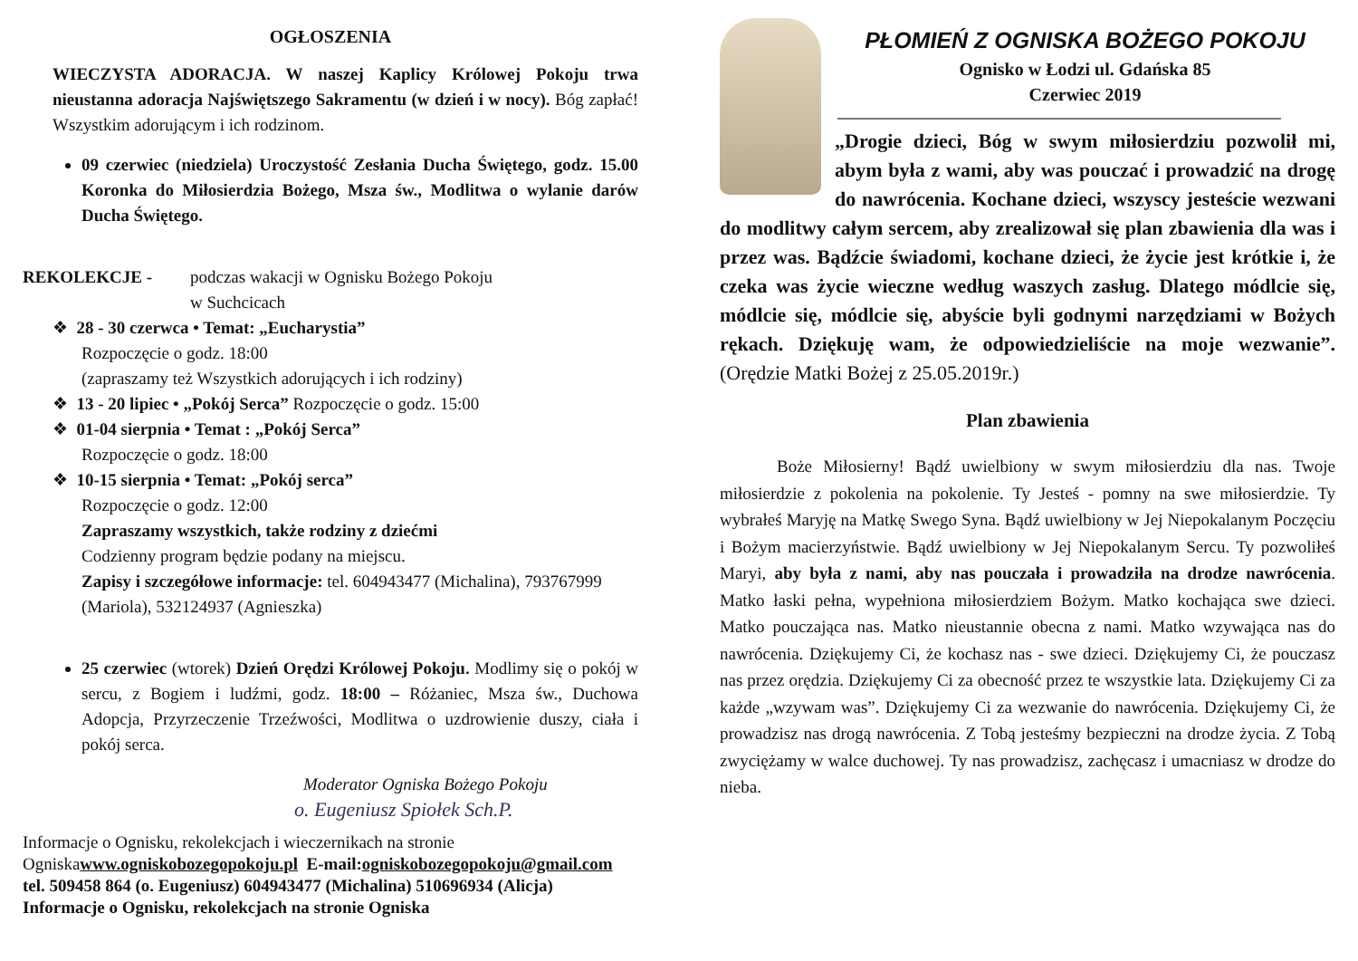OGŁOSZENIA
WIECZYSTA ADORACJA. W naszej Kaplicy Królowej Pokoju trwa nieustanna adoracja Najświętszego Sakramentu (w dzień i w nocy). Bóg zapłać! Wszystkim adorującym i ich rodzinom.
09 czerwiec (niedziela) Uroczystość Zesłania Ducha Świętego, godz. 15.00 Koronka do Miłosierdzia Bożego, Msza św., Modlitwa o wylanie darów Ducha Świętego.
REKOLEKCJE - podczas wakacji w Ognisku Bożego Pokoju
w Suchcicach
❖ 28 - 30 czerwca • Temat: „Eucharystia”
Rozpoczęcie o godz. 18:00
(zapraszamy też Wszystkich adorujących i ich rodziny)
❖ 13 - 20 lipiec • „Pokój Serca” Rozpoczęcie o godz. 15:00
❖ 01-04 sierpnia • Temat : „Pokój Serca”
Rozpoczęcie o godz. 18:00
❖ 10-15 sierpnia • Temat: „Pokój serca”
Rozpoczęcie o godz. 12:00
Zapraszamy wszystkich, także rodziny z dziećmi
Codzienny program będzie podany na miejscu.
Zapisy i szczegółowe informacje: tel. 604943477 (Michalina), 793767999 (Mariola), 532124937 (Agnieszka)
25 czerwiec (wtorek) Dzień Orędzi Królowej Pokoju. Modlimy się o pokój w sercu, z Bogiem i ludźmi, godz. 18:00 – Różaniec, Msza św., Duchowa Adopcja, Przyrzeczenie Trzeźwości, Modlitwa o uzdrowienie duszy, ciała i pokój serca.
Moderator Ogniska Bożego Pokoju
o. Eugeniusz Spiołek Sch.P.
Informacje o Ognisku, rekolekcjach i wieczernikach na stronie
Ogniskawww.ogniskobozegopokoju.pl E-mail:ogniskobozegopokoju@gmail.com
tel. 509458 864 (o. Eugeniusz) 604943477 (Michalina) 510696934 (Alicja)
Informacje o Ognisku, rekolekcjach na stronie Ogniska
PŁOMIEŃ Z OGNISKA BOŻEGO POKOJU
Ognisko w Łodzi ul. Gdańska 85
Czerwiec 2019
„Drogie dzieci, Bóg w swym miłosierdziu pozwolił mi, abym była z wami, aby was pouczać i prowadzić na drogę do nawrócenia. Kochane dzieci, wszyscy jesteście wezwani do modlitwy całym sercem, aby zrealizował się plan zbawienia dla was i przez was. Bądźcie świadomi, kochane dzieci, że życie jest krótkie i, że czeka was życie wieczne według waszych zasług. Dlatego módlcie się, módlcie się, módlcie się, abyście byli godnymi narzędziami w Bożych rękach. Dziękuję wam, że odpowiedzieliście na moje wezwanie”. (Orędzie Matki Bożej z 25.05.2019r.)
Plan zbawienia
Boże Miłosierny! Bądź uwielbiony w swym miłosierdziu dla nas. Twoje miłosierdzie z pokolenia na pokolenie. Ty Jesteś - pomny na swe miłosierdzie. Ty wybrałeś Maryję na Matkę Swego Syna. Bądź uwielbiony w Jej Niepokalanym Poczęciu i Bożym macierzyństwie. Bądź uwielbiony w Jej Niepokalanym Sercu. Ty pozwoliłeś Maryi, aby była z nami, aby nas pouczała i prowadziła na drodze nawrócenia. Matko łaski pełna, wypełniona miłosierdziem Bożym. Matko kochająca swe dzieci. Matko pouczająca nas. Matko nieustannie obecna z nami. Matko wzywająca nas do nawrócenia. Dziękujemy Ci, że kochasz nas - swe dzieci. Dziękujemy Ci, że pouczasz nas przez orędzia. Dziękujemy Ci za obecność przez te wszystkie lata. Dziękujemy Ci za każde „wzywam was”. Dziękujemy Ci za wezwanie do nawrócenia. Dziękujemy Ci, że prowadzisz nas drogą nawrócenia. Z Tobą jesteśmy bezpieczni na drodze życia. Z Tobą zwyciężamy w walce duchowej. Ty nas prowadzisz, zachęcasz i umacniasz w drodze do nieba.